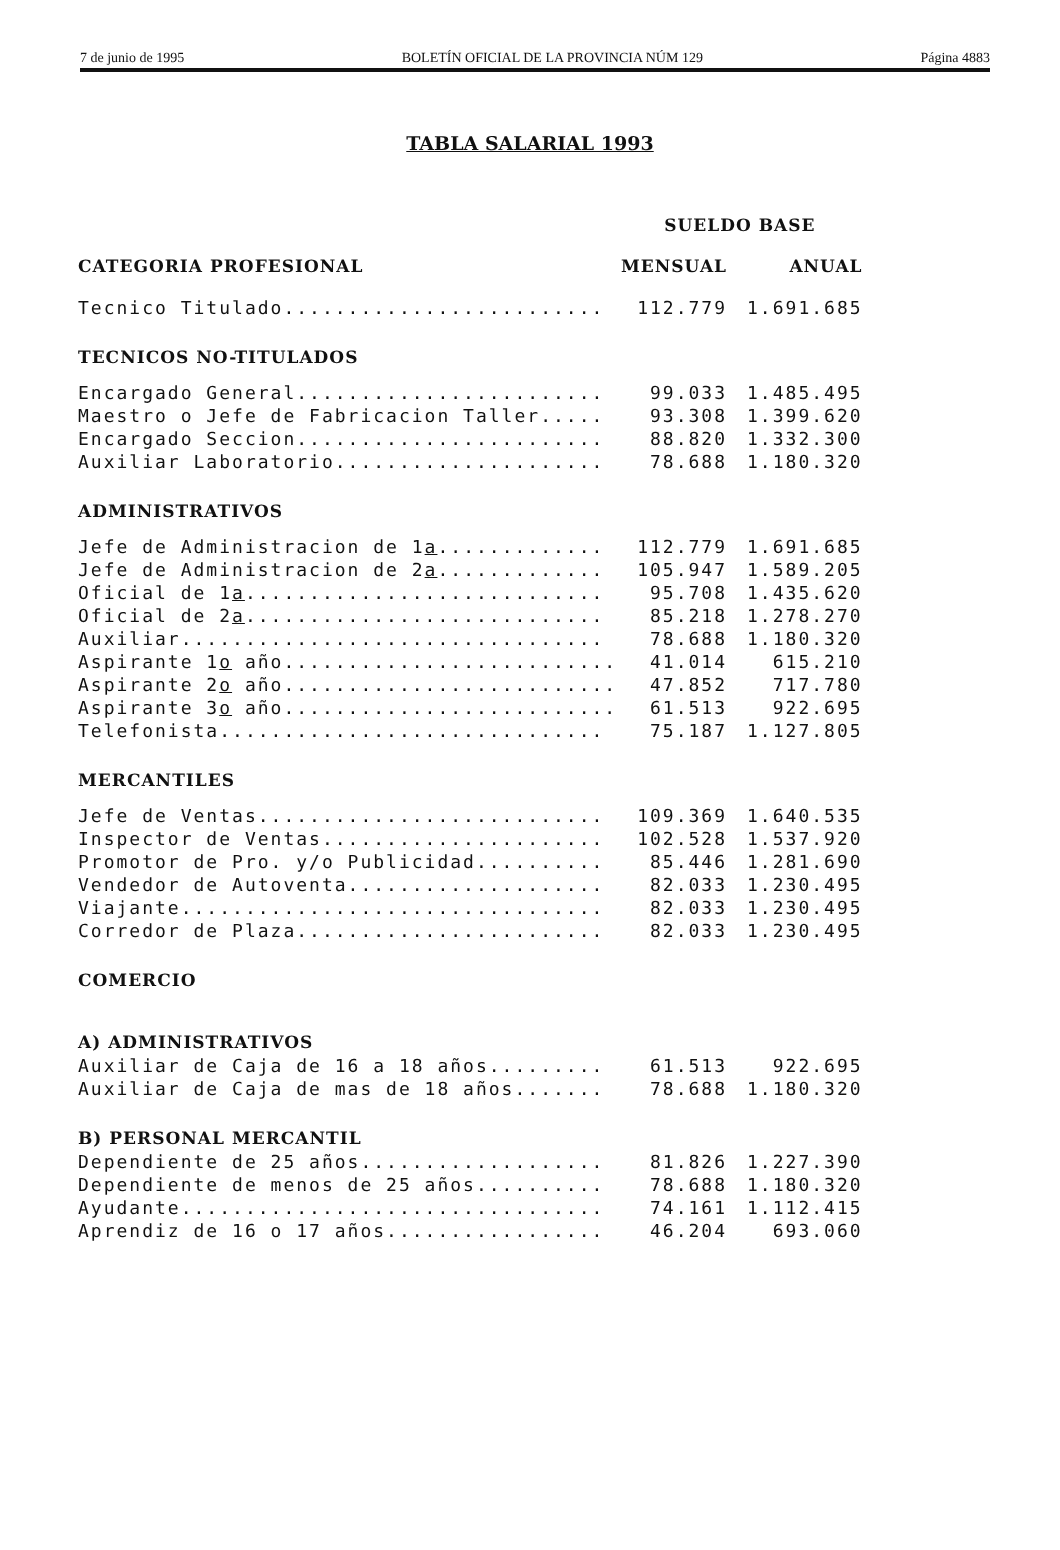7 de junio de 1995 BOLETÍN OFICIAL DE LA PROVINCIA NÚM 129 Página 4883
TABLA SALARIAL 1993
| | SUELDO BASE | |
| --- | --- | --- |
| CATEGORIA PROFESIONAL | MENSUAL | ANUAL |
| Tecnico Titulado......................... | 112.779 | 1.691.685 |
| TECNICOS NO-TITULADOS | | |
| Encargado General........................ | 99.033 | 1.485.495 |
| Maestro o Jefe de Fabricacion Taller..... | 93.308 | 1.399.620 |
| Encargado Seccion........................ | 88.820 | 1.332.300 |
| Auxiliar Laboratorio..................... | 78.688 | 1.180.320 |
| ADMINISTRATIVOS | | |
| Jefe de Administracion de 1 a ............. | 112.779 | 1.691.685 |
| Jefe de Administracion de 2 a ............. | 105.947 | 1.589.205 |
| Oficial de 1 a ............................ | 95.708 | 1.435.620 |
| Oficial de 2 a ............................ | 85.218 | 1.278.270 |
| Auxiliar................................. | 78.688 | 1.180.320 |
| Aspirante 1 o año.......................... | 41.014 | 615.210 |
| Aspirante 2 o año.......................... | 47.852 | 717.780 |
| Aspirante 3 o año.......................... | 61.513 | 922.695 |
| Telefonista.............................. | 75.187 | 1.127.805 |
| MERCANTILES | | |
| Jefe de Ventas........................... | 109.369 | 1.640.535 |
| Inspector de Ventas...................... | 102.528 | 1.537.920 |
| Promotor de Pro. y/o Publicidad.......... | 85.446 | 1.281.690 |
| Vendedor de Autoventa.................... | 82.033 | 1.230.495 |
| Viajante................................. | 82.033 | 1.230.495 |
| Corredor de Plaza........................ | 82.033 | 1.230.495 |
| COMERCIO | | |
| A) ADMINISTRATIVOS | | |
| Auxiliar de Caja de 16 a 18 años......... | 61.513 | 922.695 |
| Auxiliar de Caja de mas de 18 años....... | 78.688 | 1.180.320 |
| B) PERSONAL MERCANTIL | | |
| Dependiente de 25 años................... | 81.826 | 1.227.390 |
| Dependiente de menos de 25 años.......... | 78.688 | 1.180.320 |
| Ayudante................................. | 74.161 | 1.112.415 |
| Aprendiz de 16 o 17 años................. | 46.204 | 693.060 |